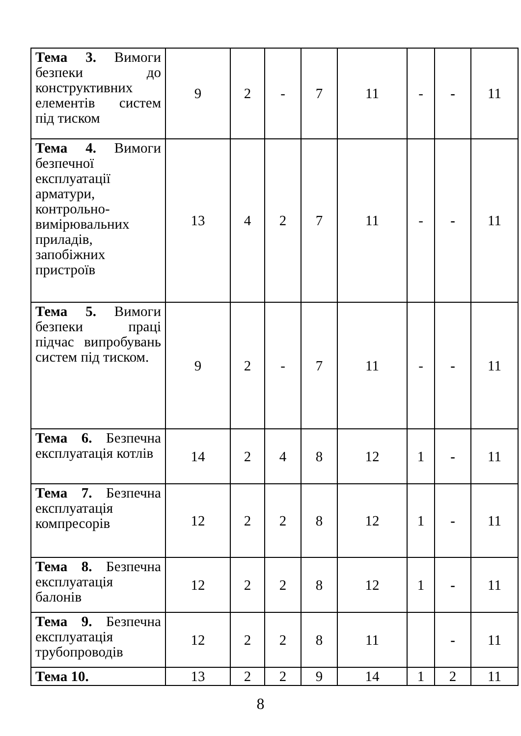| Тема 3. Вимоги безпеки до конструктивних елементів систем під тиском | 9 | 2 | - | 7 | 11 | - | - | 11 |
| Тема 4. Вимоги безпечної експлуатації арматури, контрольно-вимірювальних приладів, запобіжних пристроїв | 13 | 4 | 2 | 7 | 11 | - | - | 11 |
| Тема 5. Вимоги безпеки праці підчас випробувань систем під тиском. | 9 | 2 | - | 7 | 11 | - | - | 11 |
| Тема 6. Безпечна експлуатація котлів | 14 | 2 | 4 | 8 | 12 | 1 | - | 11 |
| Тема 7. Безпечна експлуатація компресорів | 12 | 2 | 2 | 8 | 12 | 1 | - | 11 |
| Тема 8. Безпечна експлуатація балонів | 12 | 2 | 2 | 8 | 12 | 1 | - | 11 |
| Тема 9. Безпечна експлуатація трубопроводів | 12 | 2 | 2 | 8 | 11 | | - | 11 |
| Тема 10. | 13 | 2 | 2 | 9 | 14 | 1 | 2 | 11 |
8